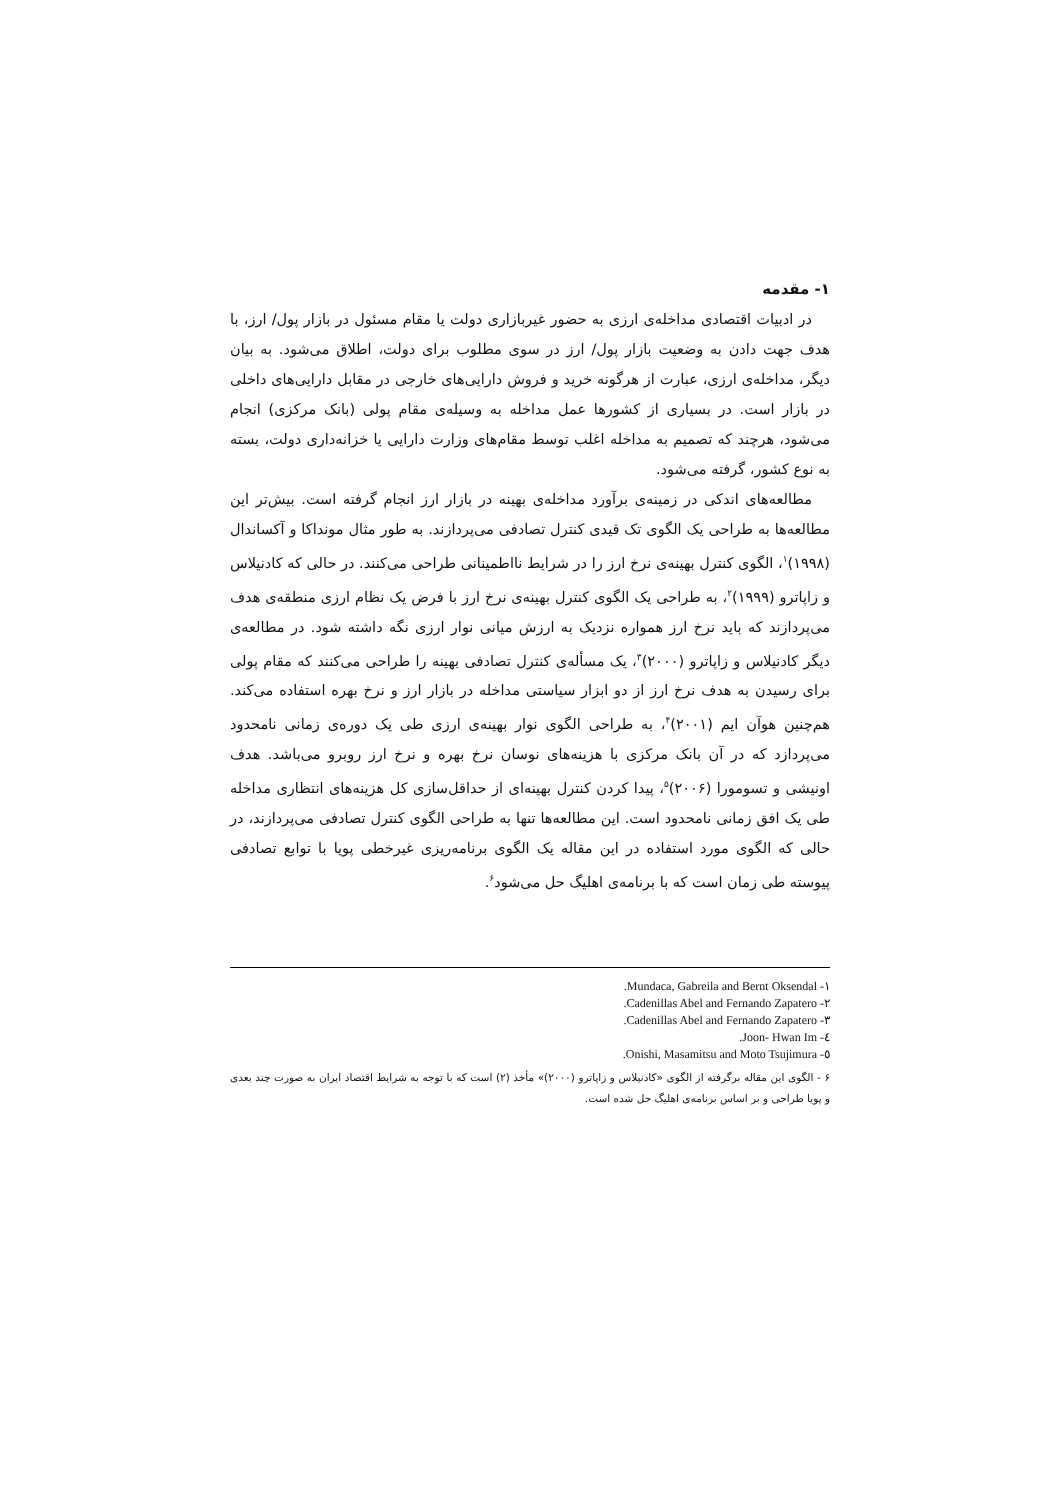۱- مقدمه
در ادبیات اقتصادی مداخله‌ی ارزی به حضور غیربازاری دولت یا مقام مسئول در بازار پول/ ارز، با هدف جهت دادن به وضعیت بازار پول/ ارز در سوی مطلوب برای دولت، اطلاق می‌شود. به بیان دیگر، مداخله‌ی ارزی، عبارت از هرگونه خرید و فروش دارایی‌های خارجی در مقابل دارایی‌های داخلی در بازار است. در بسیاری از کشورها عمل مداخله به وسیله‌ی مقام پولی (بانک مرکزی) انجام می‌شود، هرچند که تصمیم به مداخله اغلب توسط مقام‌های وزارت دارایی یا خزانه‌داری دولت، بسته به نوع کشور، گرفته می‌شود.
مطالعه‌های اندکی در زمینه‌ی برآورد مداخله‌ی بهینه در بازار ارز انجام گرفته است. بیش‌تر این مطالعه‌ها به طراحی یک الگوی تک قیدی کنترل تصادفی می‌پردازند. به طور مثال مونداکا و آکساندال (۱۹۹۸)<sup>۱</sup>، الگوی کنترل بهینه‌ی نرخ ارز را در شرایط نااطمینانی طراحی می‌کنند. در حالی که کادنیلاس و زاپاترو (۱۹۹۹)<sup>۲</sup>، به طراحی یک الگوی کنترل بهینه‌ی نرخ ارز با فرض یک نظام ارزی منطقه‌ی هدف می‌پردازند که باید نرخ ارز همواره نزدیک به ارزش میانی نوار ارزی نگه داشته شود. در مطالعه‌ی دیگر کادنیلاس و زاپاترو (۲۰۰۰)<sup>۳</sup>، یک مسأله‌ی کنترل تصادفی بهینه را طراحی می‌کنند که مقام پولی برای رسیدن به هدف نرخ ارز از دو ابزار سیاستی مداخله در بازار ارز و نرخ بهره استفاده می‌کند. هم‌چنین هوآن ایم (۲۰۰۱)<sup>۴</sup>، به طراحی الگوی نوار بهینه‌ی ارزی طی یک دوره‌ی زمانی نامحدود می‌پردازد که در آن بانک مرکزی با هزینه‌های نوسان نرخ بهره و نرخ ارز روبرو می‌باشد. هدف اونیشی و تسومورا (۲۰۰۶)<sup>۵</sup>، پیدا کردن کنترل بهینه‌ای از حداقل‌سازی کل هزینه‌های انتظاری مداخله طی یک افق زمانی نامحدود است. این مطالعه‌ها تنها به طراحی الگوی کنترل تصادفی می‌پردازند، در حالی که الگوی مورد استفاده در این مقاله یک الگوی برنامه‌ریزی غیرخطی پویا با توابع تصادفی پیوسته طی زمان است که با برنامه‌ی اهلیگ حل می‌شود<sup>۶</sup>.
١- Mundaca, Gabreila and Bernt Oksendal.
٢- Cadenillas Abel and Fernando Zapatero.
٣- Cadenillas Abel and Fernando Zapatero.
٤- Joon- Hwan Im.
٥- Onishi, Masamitsu and Moto Tsujimura.
۶ - الگوی این مقاله برگرفته از الگوی «کادنیلاس و زاپاترو (۲۰۰۰)» مأخذ (۲) است که با توجه به شرایط اقتصاد ایران به صورت چند بعدی و پویا طراحی و بر اساس برنامه‌ی اهلیگ حل شده است.